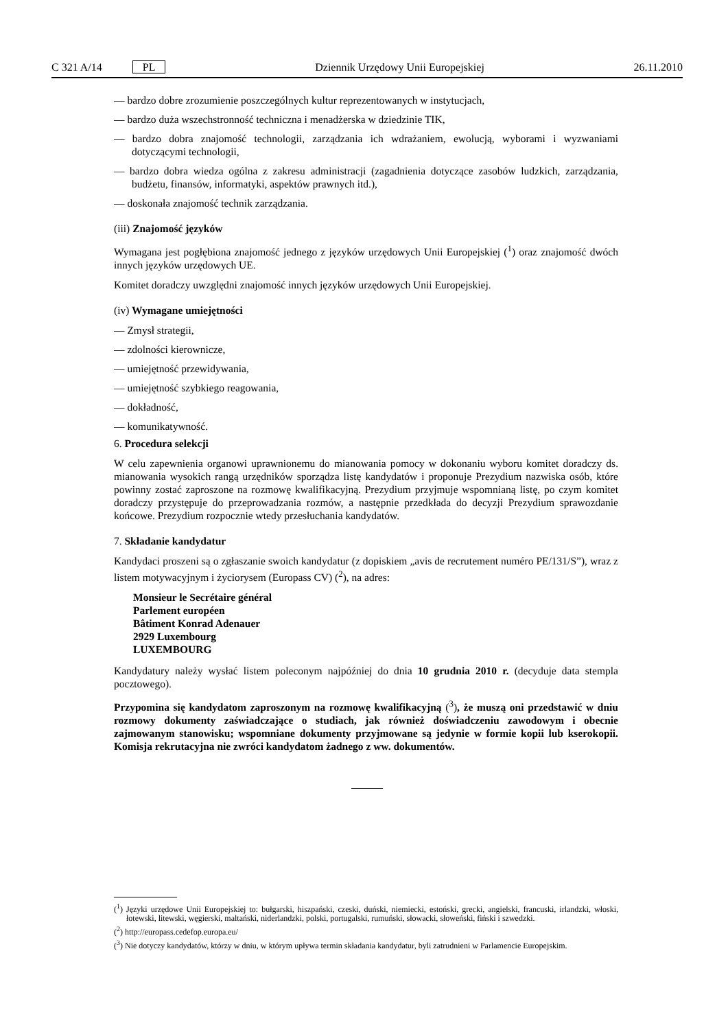C 321 A/14 PL Dziennik Urzędowy Unii Europejskiej 26.11.2010
— bardzo dobre zrozumienie poszczególnych kultur reprezentowanych w instytucjach,
— bardzo duża wszechstronność techniczna i menadżerska w dziedzinie TIK,
— bardzo dobra znajomość technologii, zarządzania ich wdrażaniem, ewolucją, wyborami i wyzwaniami dotyczącymi technologii,
— bardzo dobra wiedza ogólna z zakresu administracji (zagadnienia dotyczące zasobów ludzkich, zarządzania, budżetu, finansów, informatyki, aspektów prawnych itd.),
— doskonała znajomość technik zarządzania.
(iii) Znajomość języków
Wymagana jest pogłębiona znajomość jednego z języków urzędowych Unii Europejskiej (<sup>1</sup>) oraz znajomość dwóch innych języków urzędowych UE.
Komitet doradczy uwzględni znajomość innych języków urzędowych Unii Europejskiej.
(iv) Wymagane umiejętności
— Zmysł strategii,
— zdolności kierownicze,
— umiejętność przewidywania,
— umiejętność szybkiego reagowania,
— dokładność,
— komunikatywność.
6. Procedura selekcji
W celu zapewnienia organowi uprawnionemu do mianowania pomocy w dokonaniu wyboru komitet doradczy ds. mianowania wysokich rangą urzędników sporządza listę kandydatów i proponuje Prezydium nazwiska osób, które powinny zostać zaproszone na rozmowę kwalifikacyjną. Prezydium przyjmuje wspomnianą listę, po czym komitet doradczy przystępuje do przeprowadzania rozmów, a następnie przedkłada do decyzji Prezydium sprawozdanie końcowe. Prezydium rozpocznie wtedy przesłuchania kandydatów.
7. Składanie kandydatur
Kandydaci proszeni są o zgłaszanie swoich kandydatur (z dopiskiem „avis de recrutement numéro PE/131/S”), wraz z listem motywacyjnym i życiorysem (Europass CV) (<sup>2</sup>), na adres:
Monsieur le Secrétaire général
Parlement européen
Bâtiment Konrad Adenauer
2929 Luxembourg
LUXEMBOURG
Kandydatury należy wysłać listem poleconym najpóźniej do dnia 10 grudnia 2010 r. (decyduje data stempla pocztowego).
Przypomina się kandydatom zaproszonym na rozmowę kwalifikacyjną (<sup>3</sup>), że muszą oni przedstawić w dniu rozmowy dokumenty zaświadczające o studiach, jak również doświadczeniu zawodowym i obecnie zajmowanym stanowisku; wspomniane dokumenty przyjmowane są jedynie w formie kopii lub kserokopii. Komisja rekrutacyjna nie zwróci kandydatom żadnego z ww. dokumentów.
(<sup>1</sup>) Języki urzędowe Unii Europejskiej to: bułgarski, hiszpański, czeski, duński, niemiecki, estoński, grecki, angielski, francuski, irlandzki, włoski, łotewski, litewski, węgierski, maltański, niderlandzki, polski, portugalski, rumuński, słowacki, słoweński, fiński i szwedzki.
(<sup>2</sup>) http://europass.cedefop.europa.eu/
(<sup>3</sup>) Nie dotyczy kandydatów, którzy w dniu, w którym upływa termin składania kandydatur, byli zatrudnieni w Parlamencie Europejskim.